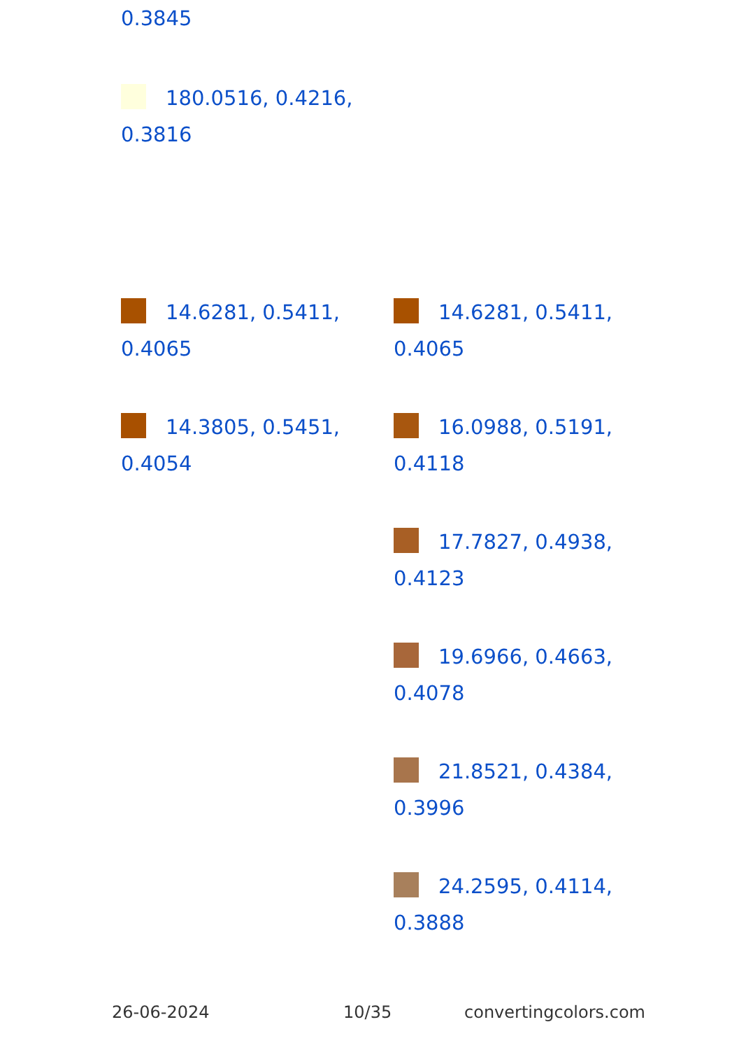0.3845
180.0516, 0.4216, 0.3816
14.6281, 0.5411, 0.4065
14.6281, 0.5411, 0.4065
14.3805, 0.5451, 0.4054
16.0988, 0.5191, 0.4118
17.7827, 0.4938, 0.4123
19.6966, 0.4663, 0.4078
21.8521, 0.4384, 0.3996
24.2595, 0.4114, 0.3888
26-06-2024 10/35 convertingcolors.com